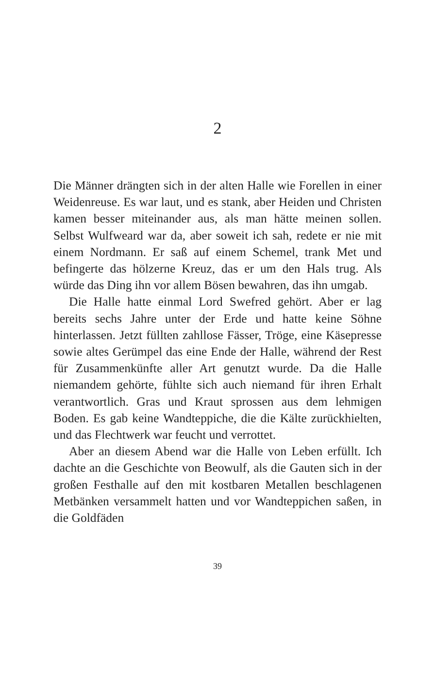2
Die Männer drängten sich in der alten Halle wie Forellen in einer Weidenreuse. Es war laut, und es stank, aber Heiden und Christen kamen besser miteinander aus, als man hätte meinen sollen. Selbst Wulfweard war da, aber soweit ich sah, redete er nie mit einem Nordmann. Er saß auf einem Schemel, trank Met und befingerte das hölzerne Kreuz, das er um den Hals trug. Als würde das Ding ihn vor allem Bösen bewahren, das ihn umgab.
Die Halle hatte einmal Lord Swefred gehört. Aber er lag bereits sechs Jahre unter der Erde und hatte keine Söhne hinterlassen. Jetzt füllten zahllose Fässer, Tröge, eine Käsepresse sowie altes Gerümpel das eine Ende der Halle, während der Rest für Zusammenkünfte aller Art genutzt wurde. Da die Halle niemandem gehörte, fühlte sich auch niemand für ihren Erhalt verantwortlich. Gras und Kraut sprossen aus dem lehmigen Boden. Es gab keine Wandteppiche, die die Kälte zurückhielten, und das Flechtwerk war feucht und verrottet.
Aber an diesem Abend war die Halle von Leben erfüllt. Ich dachte an die Geschichte von Beowulf, als die Gauten sich in der großen Festhalle auf den mit kostbaren Metallen beschlagenen Metbänken versammelt hatten und vor Wandteppichen saßen, in die Goldfäden
39